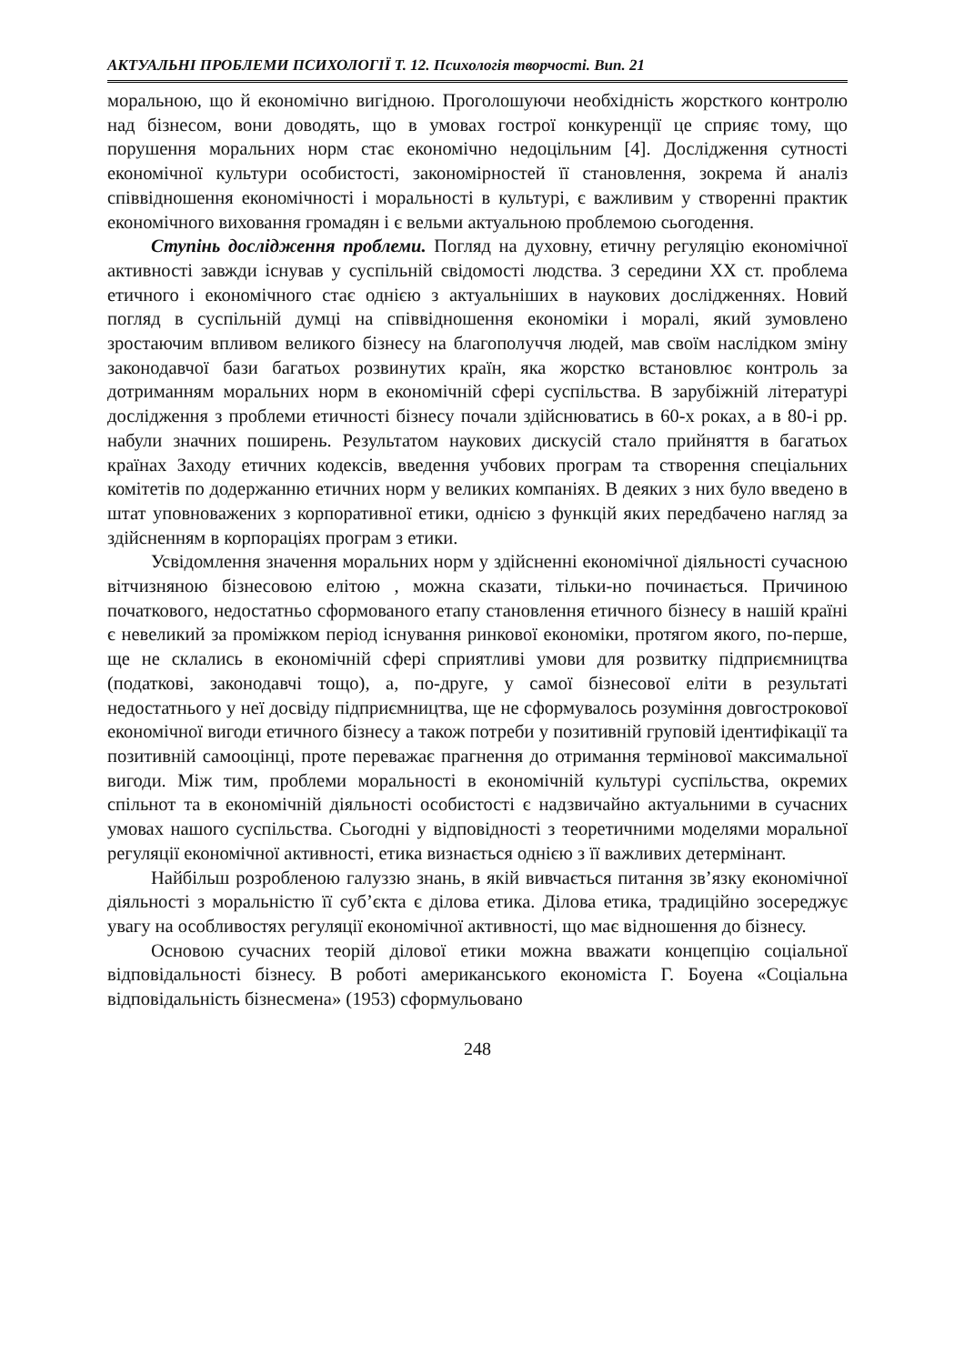АКТУАЛЬНІ ПРОБЛЕМИ ПСИХОЛОГІЇ Т. 12. Психологія творчості. Вип. 21
моральною, що й економічно вигідною. Проголошуючи необхідність жорсткого контролю над бізнесом, вони доводять, що в умовах гострої конкуренції це сприяє тому, що порушення моральних норм стає економічно недоцільним [4]. Дослідження сутності економічної культури особистості, закономірностей її становлення, зокрема й аналіз співвідношення економічності і моральності в культурі, є важливим у створенні практик економічного виховання громадян і є вельми актуальною проблемою сьогодення.
Ступінь дослідження проблеми. Погляд на духовну, етичну регуляцію економічної активності завжди існував у суспільній свідомості людства. З середини XX ст. проблема етичного і економічного стає однією з актуальніших в наукових дослідженнях. Новий погляд в суспільній думці на співвідношення економіки і моралі, який зумовлено зростаючим впливом великого бізнесу на благополуччя людей, мав своїм наслідком зміну законодавчої бази багатьох розвинутих країн, яка жорстко встановлює контроль за дотриманням моральних норм в економічній сфері суспільства. В зарубіжній літературі дослідження з проблеми етичності бізнесу почали здійснюватись в 60-х роках, а в 80-і рр. набули значних поширень. Результатом наукових дискусій стало прийняття в багатьох країнах Заходу етичних кодексів, введення учбових програм та створення спеціальних комітетів по додержанню етичних норм у великих компаніях. В деяких з них було введено в штат уповноважених з корпоративної етики, однією з функцій яких передбачено нагляд за здійсненням в корпораціях програм з етики.
Усвідомлення значення моральних норм у здійсненні економічної діяльності сучасною вітчизняною бізнесовою елітою , можна сказати, тільки-но починається. Причиною початкового, недостатньо сформованого етапу становлення етичного бізнесу в нашій країні є невеликий за проміжком період існування ринкової економіки, протягом якого, по-перше, ще не склались в економічній сфері сприятливі умови для розвитку підприємництва (податкові, законодавчі тощо), а, по-друге, у самої бізнесової еліти в результаті недостатнього у неї досвіду підприємництва, ще не сформувалось розуміння довгострокової економічної вигоди етичного бізнесу а також потреби у позитивній груповій ідентифікації та позитивній самооцінці, проте переважає прагнення до отримання термінової максимальної вигоди. Між тим, проблеми моральності в економічній культурі суспільства, окремих спільнот та в економічній діяльності особистості є надзвичайно актуальними в сучасних умовах нашого суспільства. Сьогодні у відповідності з теоретичними моделями моральної регуляції економічної активності, етика визнається однією з її важливих детермінант.
Найбільш розробленою галуззю знань, в якій вивчається питання зв’язку економічної діяльності з моральністю її суб’єкта є ділова етика. Ділова етика, традиційно зосереджує увагу на особливостях регуляції економічної активності, що має відношення до бізнесу.
Основою сучасних теорій ділової етики можна вважати концепцію соціальної відповідальності бізнесу. В роботі американського економіста Г. Боуена «Соціальна відповідальність бізнесмена» (1953) сформульовано
248